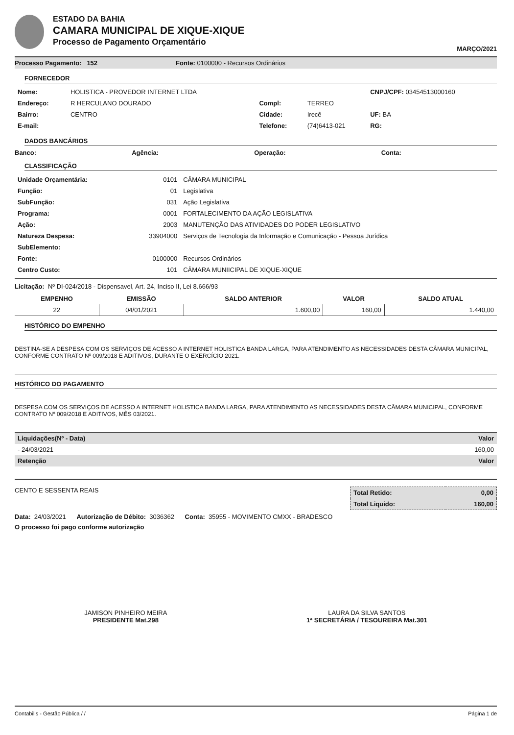ESTADO DA BAHIA
CAMARA MUNICIPAL DE XIQUE-XIQUE
Processo de Pagamento Orçamentário
MARÇO/2021
Processo Pagamento: 152 Fonte: 0100000 - Recursos Ordinários
FORNECEDOR
| Nome: | HOLISTICA - PROVEDOR INTERNET LTDA | | | CNPJ/CPF: 03454513000160 |
| Endereço: | R HERCULANO DOURADO | Compl: | TERREO | |
| Bairro: | CENTRO | Cidade: | Irecê | UF: BA |
| E-mail: | | Telefone: | (74)6413-021 | RG: |
DADOS BANCÁRIOS
Banco: Agência: Operação: Conta:
CLASSIFICAÇÃO
| Unidade Orçamentária: | 0101 | CÂMARA MUNICIPAL |
| Função: | 01 | Legislativa |
| SubFunção: | 031 | Ação Legislativa |
| Programa: | 0001 | FORTALECIMENTO DA AÇÃO LEGISLATIVA |
| Ação: | 2003 | MANUTENÇÃO DAS ATIVIDADES DO PODER LEGISLATIVO |
| Natureza Despesa: | 33904000 | Serviços de Tecnologia da Informação e Comunicação - Pessoa Jurídica |
| SubElemento: | | |
| Fonte: | 0100000 | Recursos Ordinários |
| Centro Custo: | 101 | CÂMARA MUNIICIPAL DE XIQUE-XIQUE |
Licitação: Nº DI-024/2018 - Dispensavel, Art. 24, Inciso II, Lei 8.666/93
| EMPENHO | EMISSÃO | SALDO ANTERIOR | VALOR | SALDO ATUAL |
| --- | --- | --- | --- | --- |
| 22 | 04/01/2021 | 1.600,00 | 160,00 | 1.440,00 |
HISTÓRICO DO EMPENHO
DESTINA-SE A DESPESA COM OS SERVIÇOS DE ACESSO A INTERNET HOLISTICA BANDA LARGA, PARA ATENDIMENTO AS NECESSIDADES DESTA CÂMARA MUNICIPAL, CONFORME CONTRATO Nº 009/2018 E ADITIVOS, DURANTE O EXERCÍCIO 2021.
HISTÓRICO DO PAGAMENTO
DESPESA COM OS SERVIÇOS DE ACESSO A INTERNET HOLISTICA BANDA LARGA, PARA ATENDIMENTO AS NECESSIDADES DESTA CÂMARA MUNICIPAL, CONFORME CONTRATO Nº 009/2018 E ADITIVOS, MÊS 03/2021.
| Liquidações(Nº - Data) | Valor |
| --- | --- |
| - 24/03/2021 | 160,00 |
| Retenção | Valor |
CENTO E SESSENTA REAIS
| Total Retido: | 0,00 |
| --- | --- |
| Total Liquido: | 160,00 |
Data: 24/03/2021 Autorização de Débito: 3036362 Conta: 35955 - MOVIMENTO CMXX - BRADESCO
O processo foi pago conforme autorização
JAMISON PINHEIRO MEIRA
PRESIDENTE Mat.298
LAURA DA SILVA SANTOS
1ª SECRETÁRIA / TESOUREIRA Mat.301
Contabilis - Gestão Pública / / Página 1 de